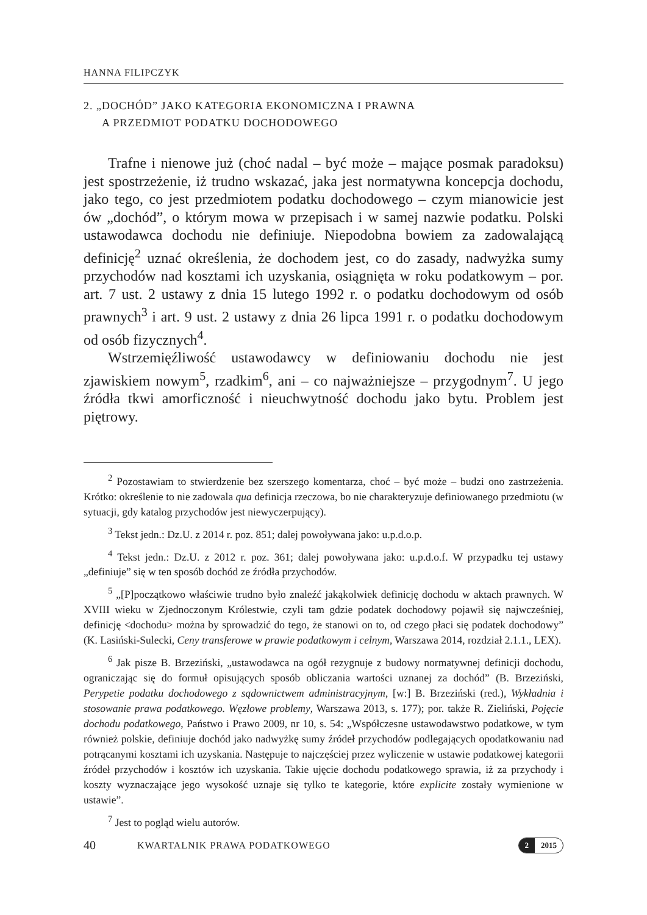HANNA FILIPCZYK
2. „DOCHÓD” JAKO KATEGORIA EKONOMICZNA I PRAWNA
A PRZEDMIOT PODATKU DOCHODOWEGO
Trafne i nienowe już (choć nadal – być może – mające posmak paradoksu) jest spostrzeżenie, iż trudno wskazać, jaka jest normatywna koncepcja dochodu, jako tego, co jest przedmiotem podatku dochodowego – czym mianowicie jest ów „dochód”, o którym mowa w przepisach i w samej nazwie podatku. Polski ustawodawca dochodu nie definiuje. Niepodobna bowiem za zadowalającą definicję<sup>2</sup> uznać określenia, że dochodem jest, co do zasady, nadwyżka sumy przychodów nad kosztami ich uzyskania, osiągnięta w roku podatkowym – por. art. 7 ust. 2 ustawy z dnia 15 lutego 1992 r. o podatku dochodowym od osób prawnych<sup>3</sup> i art. 9 ust. 2 ustawy z dnia 26 lipca 1991 r. o podatku dochodowym od osób fizycznych<sup>4</sup>.
Wstrzemięźliwość ustawodawcy w definiowaniu dochodu nie jest zjawiskiem nowym<sup>5</sup>, rzadkim<sup>6</sup>, ani – co najważniejsze – przygodnym<sup>7</sup>. U jego źródła tkwi amorficzność i nieuchwytność dochodu jako bytu. Problem jest piętrowy.
<sup>2</sup> Pozostawiam to stwierdzenie bez szerszego komentarza, choć – być może – budzi ono zastrzeżenia. Krótko: określenie to nie zadowala qua definicja rzeczowa, bo nie charakteryzuje definiowanego przedmiotu (w sytuacji, gdy katalog przychodów jest niewyczerpujący).
<sup>3</sup> Tekst jedn.: Dz.U. z 2014 r. poz. 851; dalej powoływana jako: u.p.d.o.p.
<sup>4</sup> Tekst jedn.: Dz.U. z 2012 r. poz. 361; dalej powoływana jako: u.p.d.o.f. W przypadku tej ustawy „definiuje” się w ten sposób dochód ze źródła przychodów.
<sup>5</sup> „[P]początkowo właściwie trudno było znaleźć jakąkolwiek definicję dochodu w aktach prawnych. W XVIII wieku w Zjednoczonym Królestwie, czyli tam gdzie podatek dochodowy pojawił się najwcześniej, definicję <dochodu> można by sprowadzić do tego, że stanowi on to, od czego płaci się podatek dochodowy” (K. Lasiński-Sulecki, Ceny transferowe w prawie podatkowym i celnym, Warszawa 2014, rozdział 2.1.1., LEX).
<sup>6</sup> Jak pisze B. Brzeziński, „ustawodawca na ogół rezygnuje z budowy normatywnej definicji dochodu, ograniczając się do formuł opisujących sposób obliczania wartości uznanej za dochód” (B. Brzeziński, Perypetie podatku dochodowego z sądownictwem administracyjnym, [w:] B. Brzeziński (red.), Wykładnia i stosowanie prawa podatkowego. Węzłowe problemy, Warszawa 2013, s. 177); por. także R. Zieliński, Pojęcie dochodu podatkowego, Państwo i Prawo 2009, nr 10, s. 54: „Współczesne ustawodawstwo podatkowe, w tym również polskie, definiuje dochód jako nadwyżkę sumy źródeł przychodów podlegających opodatkowaniu nad potrącanymi kosztami ich uzyskania. Następuje to najczęściej przez wyliczenie w ustawie podatkowej kategorii źródeł przychodów i kosztów ich uzyskania. Takie ujęcie dochodu podatkowego sprawia, iż za przychody i koszty wyznaczające jego wysokość uznaje się tylko te kategorie, które explicite zostały wymienione w ustawie”.
<sup>7</sup> Jest to pogląd wielu autorów.
40 KWARTALNIK PRAWA PODATKOWEGO 2 2015